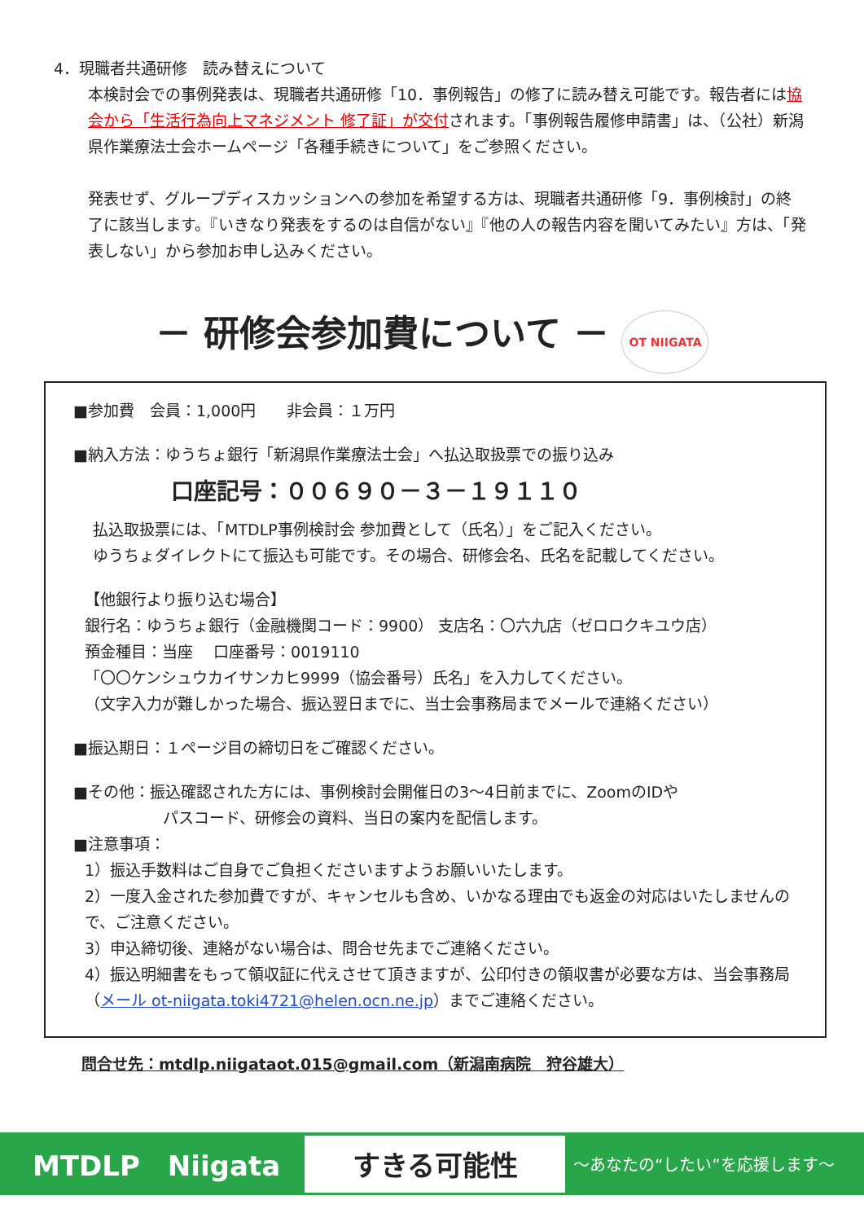4．現職者共通研修　読み替えについて
本検討会での事例発表は、現職者共通研修「10．事例報告」の修了に読み替え可能です。報告者には協会から「生活行為向上マネジメント 修了証」が交付されます。「事例報告履修申請書」は、（公社）新潟県作業療法士会ホームページ「各種手続きについて」をご参照ください。
発表せず、グループディスカッションへの参加を希望する方は、現職者共通研修「9．事例検討」の終了に該当します。『いきなり発表をするのは自信がない』『他の人の報告内容を聞いてみたい』方は、「発表しない」から参加お申し込みください。
－ 研修会参加費について － OT NIIGATA
■参加費　会員：1,000円　　非会員：１万円
■納入方法：ゆうちょ銀行「新潟県作業療法士会」へ払込取扱票での振り込み
口座記号：００６９０－３－１９１１０
払込取扱票には、「MTDLP事例検討会 参加費として（氏名）」をご記入ください。
ゆうちょダイレクトにて振込も可能です。その場合、研修会名、氏名を記載してください。
【他銀行より振り込む場合】
銀行名：ゆうちょ銀行（金融機関コード：9900） 支店名：〇六九店（ゼロロクキユウ店）
預金種目：当座　 口座番号：0019110
「〇〇ケンシュウカイサンカヒ9999（協会番号）氏名」を入力してください。
（文字入力が難しかった場合、振込翌日までに、当士会事務局までメールで連絡ください）
■振込期日：１ページ目の締切日をご確認ください。
■その他：振込確認された方には、事例検討会開催日の3～4日前までに、ZoomのIDや
パスコード、研修会の資料、当日の案内を配信します。
■注意事項：
1）振込手数料はご自身でご負担くださいますようお願いいたします。
2）一度入金された参加費ですが、キャンセルも含め、いかなる理由でも返金の対応はいたしませんので、ご注意ください。
3）申込締切後、連絡がない場合は、問合せ先までご連絡ください。
4）振込明細書をもって領収証に代えさせて頂きますが、公印付きの領収書が必要な方は、当会事務局（メール ot-niigata.toki4721@helen.ocn.ne.jp）までご連絡ください。
問合せ先：mtdlp.niigataot.015@gmail.com（新潟南病院　狩谷雄大）
MTDLP　Niigata すきる可能性 ～あなたの“したい”を応援します～